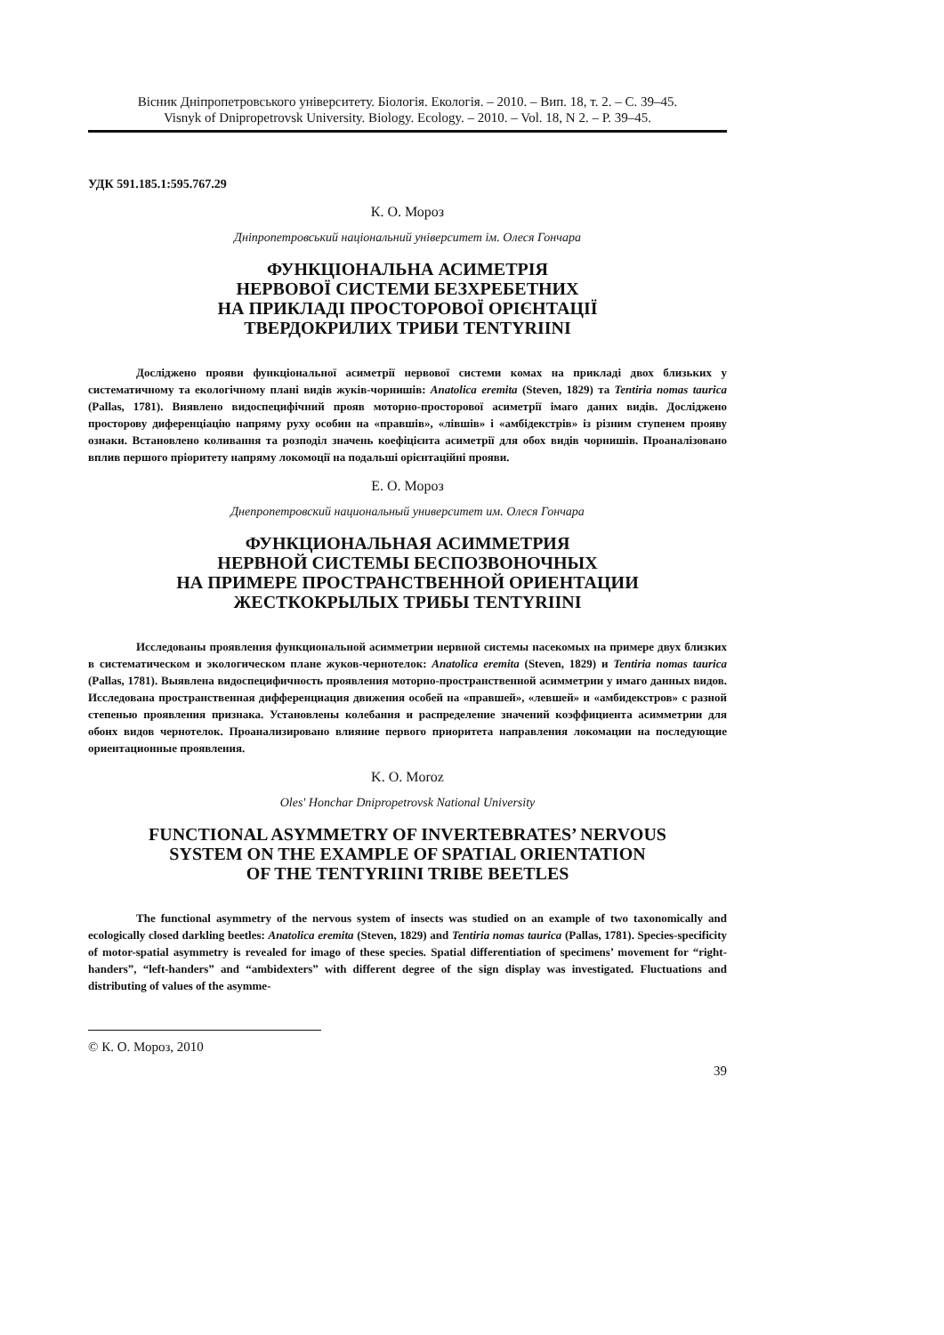Вісник Дніпропетровського університету. Біологія. Екологія. – 2010. – Вип. 18, т. 2. – С. 39–45.
Visnyk of Dnipropetrovsk University. Biology. Ecology. – 2010. – Vol. 18, N 2. – P. 39–45.
УДК 591.185.1:595.767.29
К. О. Мороз
Дніпропетровський національний університет ім. Олеся Гончара
ФУНКЦІОНАЛЬНА АСИМЕТРІЯ
НЕРВОВОЇ СИСТЕМИ БЕЗХРЕБЕТНИХ
НА ПРИКЛАДІ ПРОСТОРОВОЇ ОРІЄНТАЦІЇ
ТВЕРДОКРИЛИХ ТРИБИ TENTYRIINI
Досліджено прояви функціональної асиметрії нервової системи комах на прикладі двох близьких у систематичному та екологічному плані видів жуків-чорнишів: Anatolica eremita (Steven, 1829) та Tentiria nomas taurica (Pallas, 1781). Виявлено видоспецифічний прояв моторно-просторової асиметрії імаго даних видів. Досліджено просторову диференціацію напряму руху особин на «правшів», «лівшів» і «амбідекстрів» із різним ступенем прояву ознаки. Встановлено коливання та розподіл значень коефіцієнта асиметрії для обох видів чорнишів. Проаналізовано вплив першого пріоритету напряму локомоції на подальші орієнтаційні прояви.
Е. О. Мороз
Днепропетровский национальный университет им. Олеся Гончара
ФУНКЦИОНАЛЬНАЯ АСИММЕТРИЯ
НЕРВНОЙ СИСТЕМЫ БЕСПОЗВОНОЧНЫХ
НА ПРИМЕРЕ ПРОСТРАНСТВЕННОЙ ОРИЕНТАЦИИ
ЖЕСТКОКРЫЛЫХ ТРИБЫ TENTYRIINI
Исследованы проявления функциональной асимметрии нервной системы насекомых на примере двух близких в систематическом и экологическом плане жуков-чернотелок: Anatolica eremita (Steven, 1829) и Tentiria nomas taurica (Pallas, 1781). Выявлена видоспецифичность проявления моторно-пространственной асимметрии у имаго данных видов. Исследована пространственная дифференциация движения особей на «правшей», «левшей» и «амбидекстров» с разной степенью проявления признака. Установлены колебания и распределение значений коэффициента асимметрии для обоих видов чернотелок. Проанализировано влияние первого приоритета направления локомации на последующие ориентационные проявления.
K. O. Moroz
Oles' Honchar Dnipropetrovsk National University
FUNCTIONAL ASYMMETRY OF INVERTEBRATES’ NERVOUS
SYSTEM ON THE EXAMPLE OF SPATIAL ORIENTATION
OF THE TENTYRIINI TRIBE BEETLES
The functional asymmetry of the nervous system of insects was studied on an example of two taxonomically and ecologically closed darkling beetles: Anatolica eremita (Steven, 1829) and Tentiria nomas taurica (Pallas, 1781). Species-specificity of motor-spatial asymmetry is revealed for imago of these species. Spatial differentiation of specimens’ movement for “right-handers”, “left-handers” and “ambidexters” with different degree of the sign display was investigated. Fluctuations and distributing of values of the asymme-
© К. О. Мороз, 2010
39